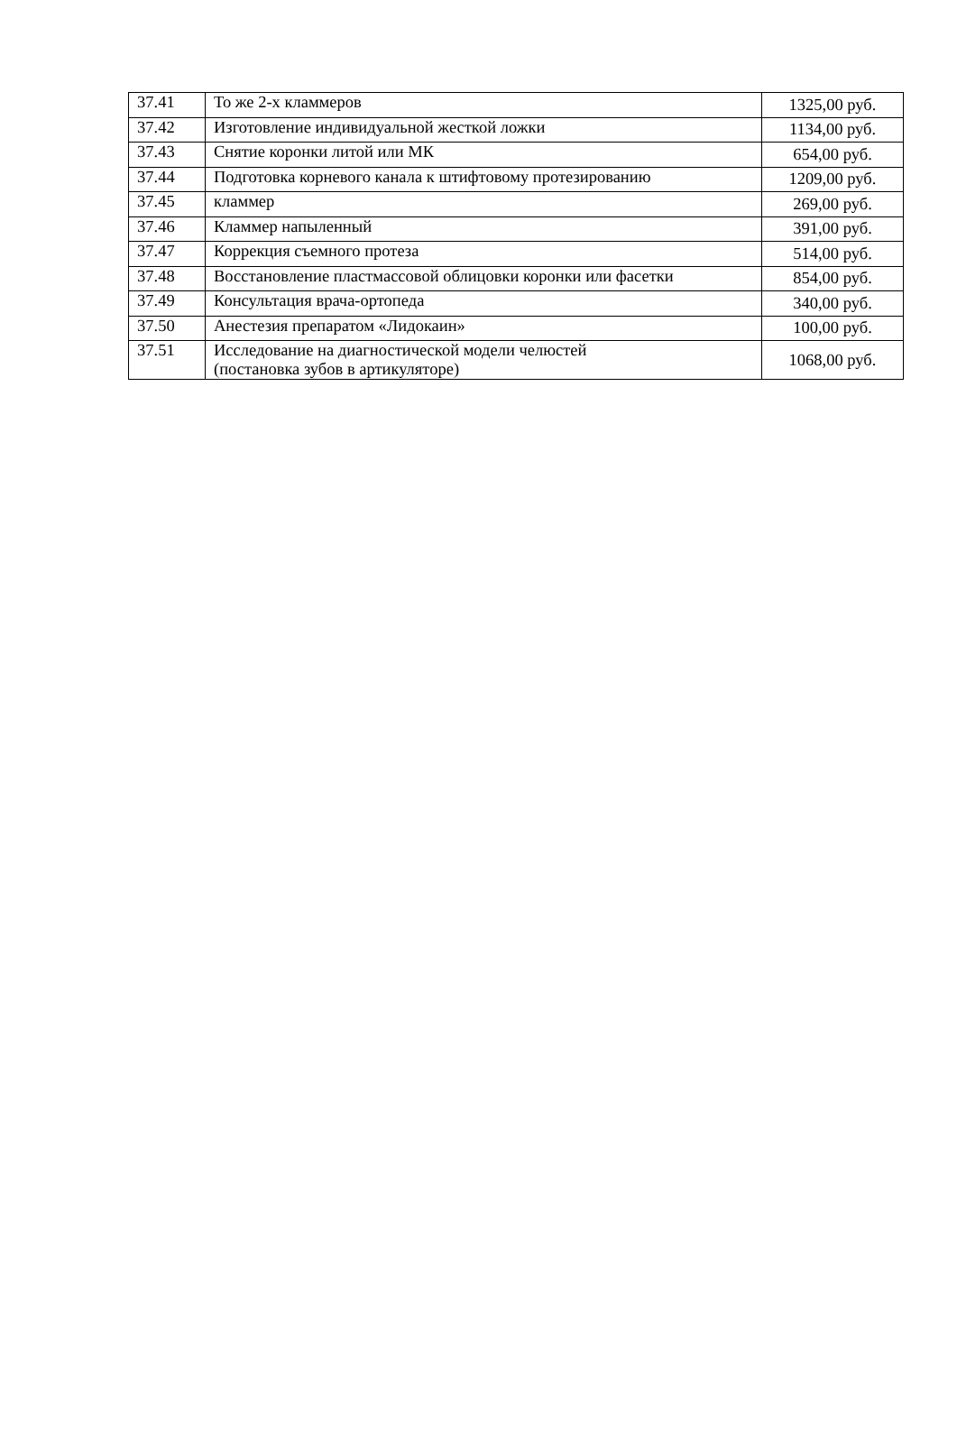| 37.41 | То же 2-х кламмеров | 1325,00 руб. |
| 37.42 | Изготовление индивидуальной жесткой ложки | 1134,00 руб. |
| 37.43 | Снятие коронки литой или МК | 654,00 руб. |
| 37.44 | Подготовка корневого канала к штифтовому протезированию | 1209,00 руб. |
| 37.45 | кламмер | 269,00 руб. |
| 37.46 | Кламмер напыленный | 391,00 руб. |
| 37.47 | Коррекция съемного протеза | 514,00 руб. |
| 37.48 | Восстановление пластмассовой облицовки коронки или фасетки | 854,00 руб. |
| 37.49 | Консультация врача-ортопеда | 340,00 руб. |
| 37.50 | Анестезия препаратом «Лидокаин» | 100,00 руб. |
| 37.51 | Исследование на диагностической модели челюстей (постановка зубов в артикуляторе) | 1068,00 руб. |